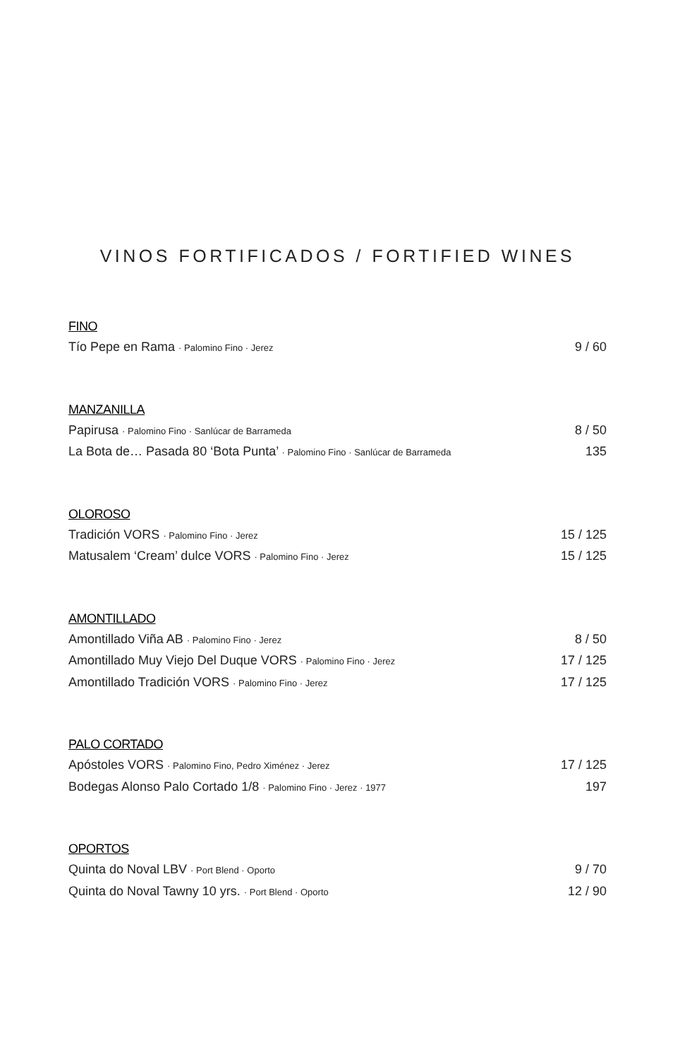VINOS FORTIFICADOS / FORTIFIED WINES
FINO
Tío Pepe en Rama · Palomino Fino · Jerez 9 / 60
MANZANILLA
Papirusa · Palomino Fino · Sanlúcar de Barrameda 8 / 50
La Bota de… Pasada 80 ‘Bota Punta’ · Palomino Fino · Sanlúcar de Barrameda 135
OLOROSO
Tradición VORS · Palomino Fino · Jerez 15 / 125
Matusalem ‘Cream’ dulce VORS · Palomino Fino · Jerez 15 / 125
AMONTILLADO
Amontillado Viña AB · Palomino Fino · Jerez 8 / 50
Amontillado Muy Viejo Del Duque VORS · Palomino Fino · Jerez 17 / 125
Amontillado Tradición VORS · Palomino Fino · Jerez 17 / 125
PALO CORTADO
Apóstoles VORS · Palomino Fino, Pedro Ximénez · Jerez 17 / 125
Bodegas Alonso Palo Cortado 1/8 · Palomino Fino · Jerez · 1977 197
OPORTOS
Quinta do Noval LBV · Port Blend · Oporto 9 / 70
Quinta do Noval Tawny 10 yrs. · Port Blend · Oporto 12 / 90